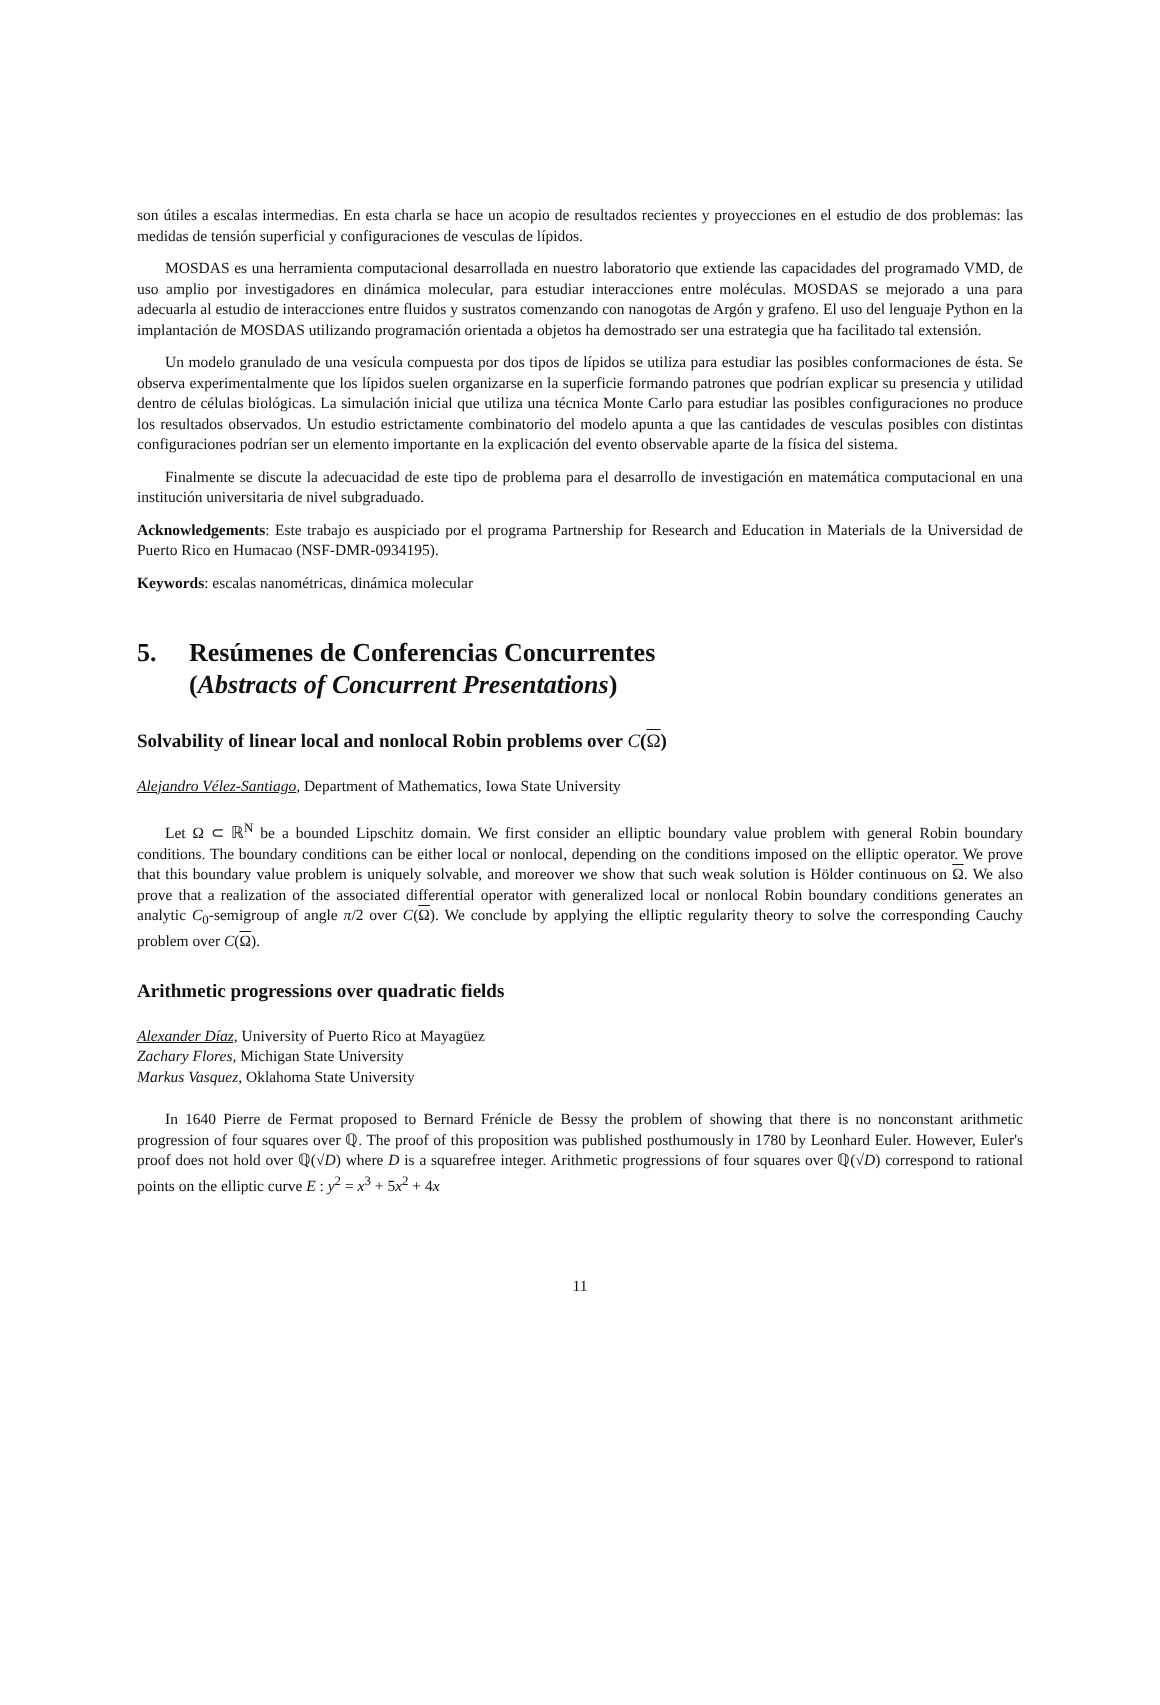son útiles a escalas intermedias. En esta charla se hace un acopio de resultados recientes y proyecciones en el estudio de dos problemas: las medidas de tensión superficial y configuraciones de vesculas de lípidos.
MOSDAS es una herramienta computacional desarrollada en nuestro laboratorio que extiende las capacidades del programado VMD, de uso amplio por investigadores en dinámica molecular, para estudiar interacciones entre moléculas. MOSDAS se mejorado a una para adecuarla al estudio de interacciones entre fluidos y sustratos comenzando con nanogotas de Argón y grafeno. El uso del lenguaje Python en la implantación de MOSDAS utilizando programación orientada a objetos ha demostrado ser una estrategia que ha facilitado tal extensión.
Un modelo granulado de una vesícula compuesta por dos tipos de lípidos se utiliza para estudiar las posibles conformaciones de ésta. Se observa experimentalmente que los lípidos suelen organizarse en la superficie formando patrones que podrían explicar su presencia y utilidad dentro de células biológicas. La simulación inicial que utiliza una técnica Monte Carlo para estudiar las posibles configuraciones no produce los resultados observados. Un estudio estrictamente combinatorio del modelo apunta a que las cantidades de vesculas posibles con distintas configuraciones podrían ser un elemento importante en la explicación del evento observable aparte de la física del sistema.
Finalmente se discute la adecuacidad de este tipo de problema para el desarrollo de investigación en matemática computacional en una institución universitaria de nivel subgraduado.
Acknowledgements: Este trabajo es auspiciado por el programa Partnership for Research and Education in Materials de la Universidad de Puerto Rico en Humacao (NSF-DMR-0934195).
Keywords: escalas nanométricas, dinámica molecular
5. Resúmenes de Conferencias Concurrentes
(Abstracts of Concurrent Presentations)
Solvability of linear local and nonlocal Robin problems over C(Ω)
Alejandro Vélez-Santiago, Department of Mathematics, Iowa State University
Let Ω ⊂ ℝ<sup>N</sup> be a bounded Lipschitz domain. We first consider an elliptic boundary value problem with general Robin boundary conditions. The boundary conditions can be either local or nonlocal, depending on the conditions imposed on the elliptic operator. We prove that this boundary value problem is uniquely solvable, and moreover we show that such weak solution is Hölder continuous on Ω. We also prove that a realization of the associated differential operator with generalized local or nonlocal Robin boundary conditions generates an analytic C<sub>0</sub>-semigroup of angle π/2 over C(Ω). We conclude by applying the elliptic regularity theory to solve the corresponding Cauchy problem over C(Ω).
Arithmetic progressions over quadratic fields
Alexander Díaz, University of Puerto Rico at Mayagüez
Zachary Flores, Michigan State University
Markus Vasquez, Oklahoma State University
In 1640 Pierre de Fermat proposed to Bernard Frénicle de Bessy the problem of showing that there is no nonconstant arithmetic progression of four squares over ℚ. The proof of this proposition was published posthumously in 1780 by Leonhard Euler. However, Euler's proof does not hold over ℚ(√D) where D is a squarefree integer. Arithmetic progressions of four squares over ℚ(√D) correspond to rational points on the elliptic curve E : y<sup>2</sup> = x<sup>3</sup> + 5x<sup>2</sup> + 4x
11